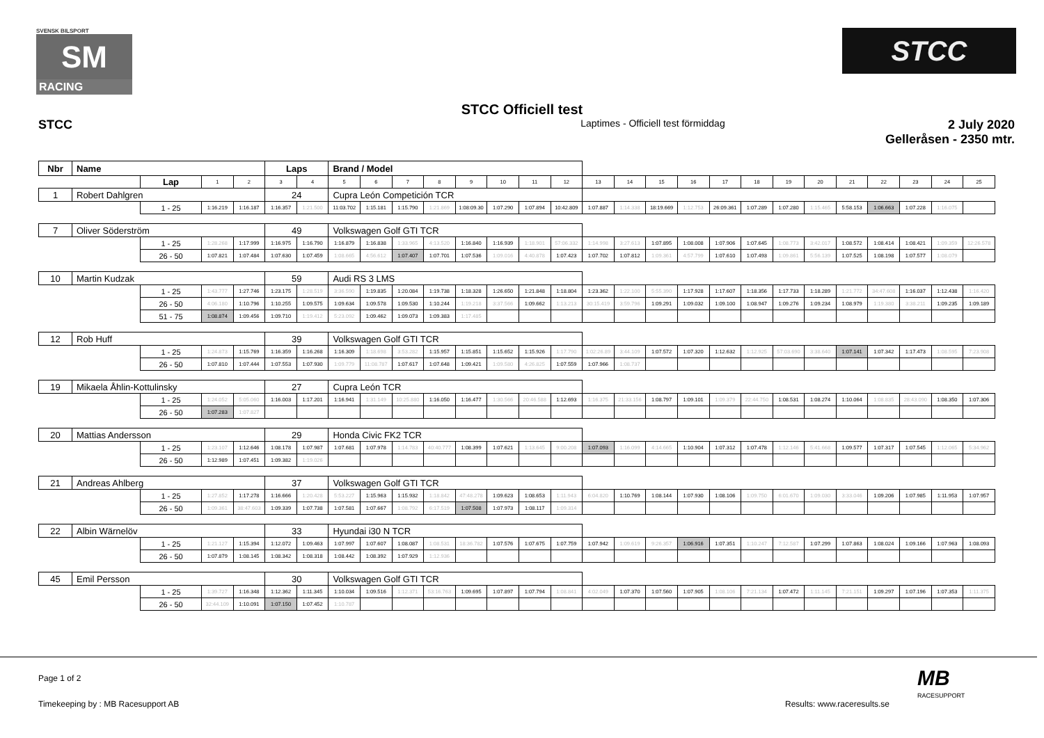SVENSK BILSPORT
SM
RACING
STCC
STCC Officiell test
STCC
Laptimes - Officiell test förmiddag
2 July 2020
Gelleråsen - 2350 mtr.
| Nbr | Name | | | | Laps | | Brand / Model | | | | | | | | | | | | | | | | | | | | |
| | | Lap | 1 | 2 | 3 | 4 | 5 | 6 | 7 | 8 | 9 | 10 | 11 | 12 | 13 | 14 | 15 | 16 | 17 | 18 | 19 | 20 | 21 | 22 | 23 | 24 | 25 |
| 1 | Robert Dahlgren | | | | 24 | | Cupra León Competición TCR | | | | | | | | | | | | | | | | | | | | |
| | | 1 - 25 | 1:16.219 | 1:16.187 | 1:16.357 | 1:21.500 | 11:03.702 | 1:15.181 | 1:15.790 | 1:21.869 | 1:08:09.30 | 1:07.290 | 1:07.894 | 10:42.809 | 1:07.887 | 1:14.338 | 18:19.669 | 1:12.753 | 26:09.361 | 1:07.289 | 1:07.280 | 1:15.465 | 5:58.153 | 1:06.663 | 1:07.228 | 1:16.075 | |
| 7 | Oliver Söderström | | | | 49 | | Volkswagen Golf GTI TCR | | | | | | | | | | | | | | | | | | | | |
| | | 1 - 25 | 1:28.268 | 1:17.999 | 1:16.975 | 1:16.790 | 1:16.879 | 1:16.838 | 1:33.965 | 4:13.520 | 1:16.840 | 1:16.939 | 1:18.901 | 57:06.332 | 1:14.998 | 3:27.613 | 1:07.895 | 1:08.008 | 1:07.906 | 1:07.645 | 1:08.773 | 3:42.017 | 1:08.572 | 1:08.414 | 1:08.421 | 1:09.359 | 12:26.578 |
| | | 26 - 50 | 1:07.821 | 1:07.484 | 1:07.630 | 1:07.459 | 1:08.665 | 4:56.612 | 1:07.407 | 1:07.701 | 1:07.536 | 1:09.016 | 4:40.878 | 1:07.423 | 1:07.702 | 1:07.812 | 1:09.361 | 4:57.799 | 1:07.610 | 1:07.493 | 1:09.861 | 5:56.139 | 1:07.525 | 1:08.198 | 1:07.577 | 1:08.079 | |
| 10 | Martin Kudzak | | | | 59 | | Audi RS 3 LMS | | | | | | | | | | | | | | | | | | | | |
| | | 1 - 25 | 1:43.777 | 1:27.746 | 1:23.175 | 1:28.519 | 3:36.590 | 1:19.835 | 1:20.084 | 1:19.738 | 1:18.328 | 1:26.650 | 1:21.848 | 1:18.804 | 1:23.362 | 1:22.100 | 5:55.390 | 1:17.928 | 1:17.607 | 1:18.356 | 1:17.733 | 1:18.289 | 1:21.772 | 34:47.608 | 1:16.037 | 1:12.438 | 1:16.420 |
| | | 26 - 50 | 4:06.180 | 1:10.796 | 1:10.255 | 1:09.575 | 1:09.634 | 1:09.578 | 1:09.530 | 1:10.244 | 1:19.218 | 3:37.566 | 1:09.662 | 1:13.213 | 30:15.419 | 3:59.796 | 1:09.291 | 1:09.032 | 1:09.100 | 1:08.947 | 1:09.276 | 1:09.234 | 1:08.979 | 1:19.380 | 3:38.211 | 1:09.235 | 1:09.189 |
| | | 51 - 75 | 1:08.874 | 1:09.456 | 1:09.710 | 1:19.412 | 5:23.092 | 1:09.462 | 1:09.073 | 1:09.383 | 1:17.485 | | | | | | | | | | | | | | | | |
| 12 | Rob Huff | | | | 39 | | Volkswagen Golf GTI TCR | | | | | | | | | | | | | | | | | | | | |
| | | 1 - 25 | 1:24.873 | 1:15.769 | 1:16.359 | 1:16.268 | 1:16.309 | 1:18.698 | 3:53.282 | 1:15.957 | 1:15.851 | 1:15.652 | 1:15.926 | 1:17.790 | 1:02:26.89 | 3:44.109 | 1:07.572 | 1:07.320 | 1:12.632 | 1:12.925 | 57:03.690 | 3:38.640 | 1:07.141 | 1:07.342 | 1:17.473 | 1:08.595 | 7:23.908 |
| | | 26 - 50 | 1:07.810 | 1:07.444 | 1:07.553 | 1:07.930 | 1:09.779 | 11:08.787 | 1:07.617 | 1:07.648 | 1:09.421 | 1:09.580 | 4:26.825 | 1:07.559 | 1:07.966 | 1:08.737 | | | | | | | | | | | |
| 19 | Mikaela Åhlin-Kottulinsky | | | | 27 | | Cupra León TCR | | | | | | | | | | | | | | | | | | | | |
| | | 1 - 25 | 1:24.052 | 5:05.060 | 1:16.003 | 1:17.201 | 1:16.941 | 1:31.149 | 10:25.880 | 1:16.050 | 1:16.477 | 1:30.566 | 20:46.588 | 1:12.693 | 1:16.375 | 21:33.156 | 1:08.797 | 1:09.101 | 1:09.379 | 22:44.750 | 1:08.531 | 1:08.274 | 1:10.064 | 1:08.835 | 28:43.090 | 1:08.350 | 1:07.306 |
| | | 26 - 50 | 1:07.283 | 1:07.827 | | | | | | | | | | | | | | | | | | | | | | | |
| 20 | Mattias Andersson | | | | 29 | | Honda Civic FK2 TCR | | | | | | | | | | | | | | | | | | | | |
| | | 1 - 25 | 1:23.107 | 1:12.646 | 1:08.178 | 1:07.987 | 1:07.681 | 1:07.978 | 1:14.783 | 40:40.777 | 1:08.399 | 1:07.621 | 1:13.645 | 9:00.208 | 1:07.093 | 1:16.099 | 4:14.665 | 1:10.904 | 1:07.312 | 1:07.478 | 1:12.146 | 5:41.668 | 1:09.577 | 1:07.317 | 1:07.545 | 1:12.065 | 5:34.962 |
| | | 26 - 50 | 1:12.989 | 1:07.451 | 1:09.382 | 1:19.026 | | | | | | | | | | | | | | | | | | | | | |
| 21 | Andreas Ahlberg | | | | 37 | | Volkswagen Golf GTI TCR | | | | | | | | | | | | | | | | | | | | |
| | | 1 - 25 | 1:27.852 | 1:17.278 | 1:16.666 | 1:20.428 | 5:53.227 | 1:15.963 | 1:15.932 | 1:18.842 | 47:48.278 | 1:09.623 | 1:08.653 | 1:11.943 | 6:04.820 | 1:10.769 | 1:08.144 | 1:07.930 | 1:08.106 | 1:09.750 | 6:01.670 | 1:09.030 | 3:33.046 | 1:09.206 | 1:07.985 | 1:11.953 | 1:07.957 |
| | | 26 - 50 | 1:09.361 | 38:47.603 | 1:09.339 | 1:07.738 | 1:07.581 | 1:07.667 | 1:08.792 | 6:17.519 | 1:07.508 | 1:07.973 | 1:08.117 | 1:09.314 | | | | | | | | | | | | | |
| 22 | Albin Wärnelöv | | | | 33 | | Hyundai i30 N TCR | | | | | | | | | | | | | | | | | | | | |
| | | 1 - 25 | 1:21.127 | 1:15.394 | 1:12.072 | 1:09.463 | 1:07.997 | 1:07.607 | 1:08.087 | 1:08.531 | 18:36.782 | 1:07.576 | 1:07.675 | 1:07.759 | 1:07.942 | 1:09.619 | 9:26.357 | 1:06.916 | 1:07.351 | 1:10.247 | 7:12.587 | 1:07.299 | 1:07.863 | 1:08.024 | 1:09.166 | 1:07.963 | 1:08.093 |
| | | 26 - 50 | 1:07.879 | 1:08.145 | 1:08.342 | 1:08.318 | 1:08.442 | 1:08.392 | 1:07.929 | 1:12.936 | | | | | | | | | | | | | | | | | |
| 45 | Emil Persson | | | | 30 | | Volkswagen Golf GTI TCR | | | | | | | | | | | | | | | | | | | | |
| | | 1 - 25 | 1:39.727 | 1:16.348 | 1:12.362 | 1:11.345 | 1:10.034 | 1:09.516 | 1:12.371 | 53:16.763 | 1:09.695 | 1:07.897 | 1:07.794 | 1:08.841 | 4:02.049 | 1:07.370 | 1:07.560 | 1:07.905 | 1:08.106 | 7:21.134 | 1:07.472 | 1:11.145 | 7:21.151 | 1:09.297 | 1:07.196 | 1:07.353 | 1:11.375 |
| | | 26 - 50 | 32:44.109 | 1:10.091 | 1:07.150 | 1:07.452 | 1:10.787 | | | | | | | | | | | | | | | | | | | | |
Page 1 of 2
Timekeeping by : MB Racesupport AB
Results: www.raceresults.se
MB
RACESUPPORT